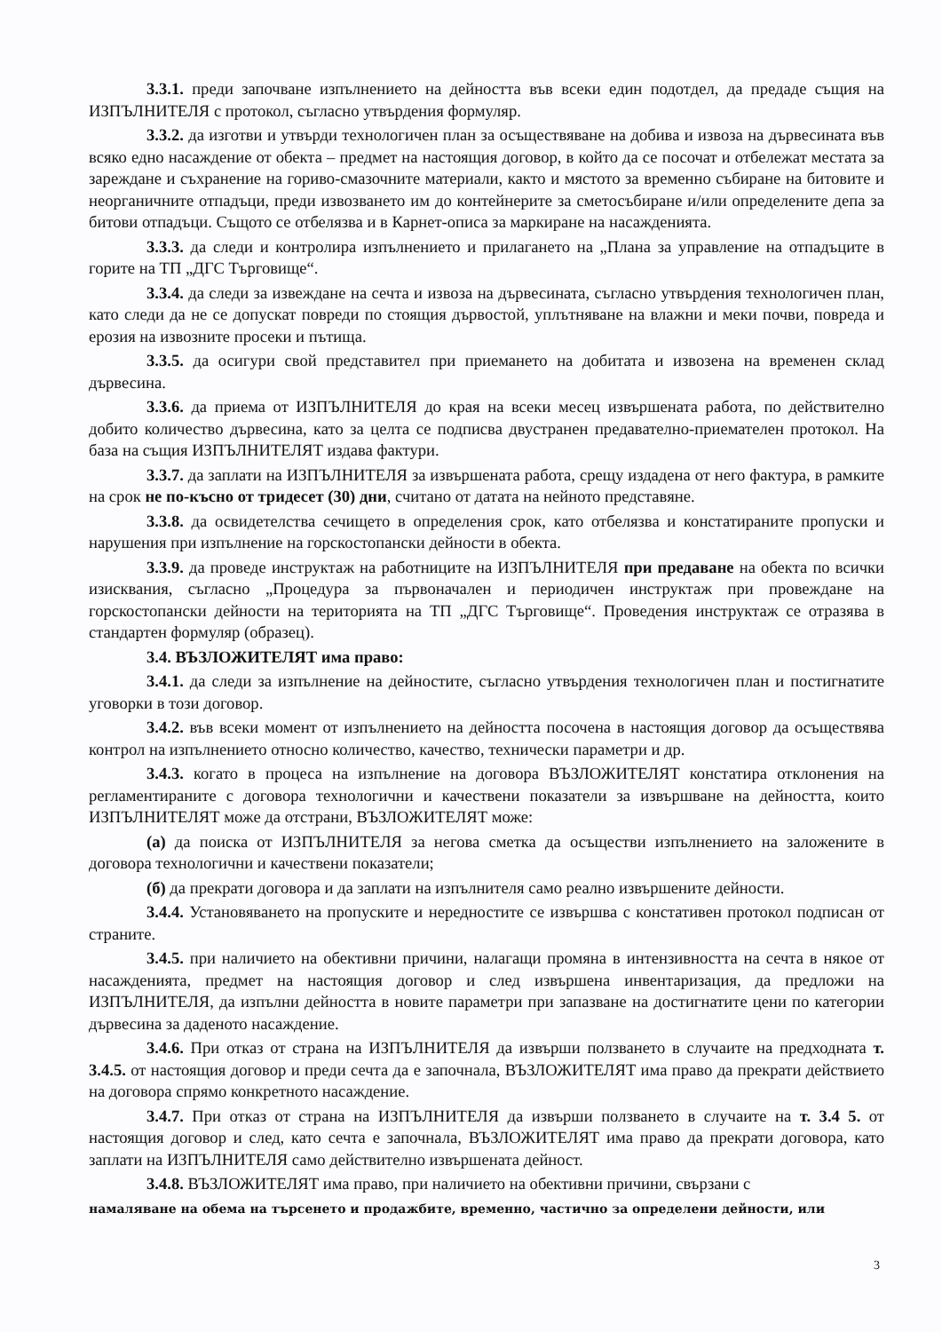3.3.1. преди започване изпълнението на дейността във всеки един подотдел, да предаде същия на ИЗПЪЛНИТЕЛЯ с протокол, съгласно утвърдения формуляр.
3.3.2. да изготви и утвърди технологичен план за осъществяване на добива и извоза на дървесината във всяко едно насаждение от обекта – предмет на настоящия договор, в който да се посочат и отбележат местата за зареждане и съхранение на гориво-смазочните материали, както и мястото за временно събиране на битовите и неорганичните отпадъци, преди извозването им до контейнерите за сметосъбиране и/или определените депа за битови отпадъци. Същото се отбелязва и в Карнет-описа за маркиране на насажденията.
3.3.3. да следи и контролира изпълнението и прилагането на „Плана за управление на отпадъците в горите на ТП „ДГС Търговище“.
3.3.4. да следи за извеждане на сечта и извоза на дървесината, съгласно утвърдения технологичен план, като следи да не се допускат повреди по стоящия дървостой, уплътняване на влажни и меки почви, повреда и ерозия на извозните просеки и пътища.
3.3.5. да осигури свой представител при приемането на добитата и извозена на временен склад дървесина.
3.3.6. да приема от ИЗПЪЛНИТЕЛЯ до края на всеки месец извършената работа, по действително добито количество дървесина, като за целта се подписва двустранен предавателно-приемателен протокол. На база на същия ИЗПЪЛНИТЕЛЯТ издава фактури.
3.3.7. да заплати на ИЗПЪЛНИТЕЛЯ за извършената работа, срещу издадена от него фактура, в рамките на срок не по-късно от тридесет (30) дни, считано от датата на нейното представяне.
3.3.8. да освидетелства сечището в определения срок, като отбелязва и констатираните пропуски и нарушения при изпълнение на горскостопански дейности в обекта.
3.3.9. да проведе инструктаж на работниците на ИЗПЪЛНИТЕЛЯ при предаване на обекта по всички изисквания, съгласно „Процедура за първоначален и периодичен инструктаж при провеждане на горскостопански дейности на територията на ТП „ДГС Търговище“. Проведения инструктаж се отразява в стандартен формуляр (образец).
3.4. ВЪЗЛОЖИТЕЛЯТ има право:
3.4.1. да следи за изпълнение на дейностите, съгласно утвърдения технологичен план и постигнатите уговорки в този договор.
3.4.2. във всеки момент от изпълнението на дейността посочена в настоящия договор да осъществява контрол на изпълнението относно количество, качество, технически параметри и др.
3.4.3. когато в процеса на изпълнение на договора ВЪЗЛОЖИТЕЛЯТ констатира отклонения на регламентираните с договора технологични и качествени показатели за извършване на дейността, които ИЗПЪЛНИТЕЛЯТ може да отстрани, ВЪЗЛОЖИТЕЛЯТ може:
(а) да поиска от ИЗПЪЛНИТЕЛЯ за негова сметка да осъществи изпълнението на заложените в договора технологични и качествени показатели;
(б) да прекрати договора и да заплати на изпълнителя само реално извършените дейности.
3.4.4. Установяването на пропуските и нередностите се извършва с констативен протокол подписан от страните.
3.4.5. при наличието на обективни причини, налагащи промяна в интензивността на сечта в някое от насажденията, предмет на настоящия договор и след извършена инвентаризация, да предложи на ИЗПЪЛНИТЕЛЯ, да изпълни дейността в новите параметри при запазване на достигнатите цени по категории дървесина за даденото насаждение.
3.4.6. При отказ от страна на ИЗПЪЛНИТЕЛЯ да извърши ползването в случаите на предходната т. 3.4.5. от настоящия договор и преди сечта да е започнала, ВЪЗЛОЖИТЕЛЯТ има право да прекрати действието на договора спрямо конкретното насаждение.
3.4.7. При отказ от страна на ИЗПЪЛНИТЕЛЯ да извърши ползването в случаите на т. 3.4 5. от настоящия договор и след, като сечта е започнала, ВЪЗЛОЖИТЕЛЯТ има право да прекрати договора, като заплати на ИЗПЪЛНИТЕЛЯ само действително извършената дейност.
3.4.8. ВЪЗЛОЖИТЕЛЯТ има право, при наличието на обективни причини, свързани с
намаляване на обема на търсенето и продажбите, временно, частично за определени дейности, или
3